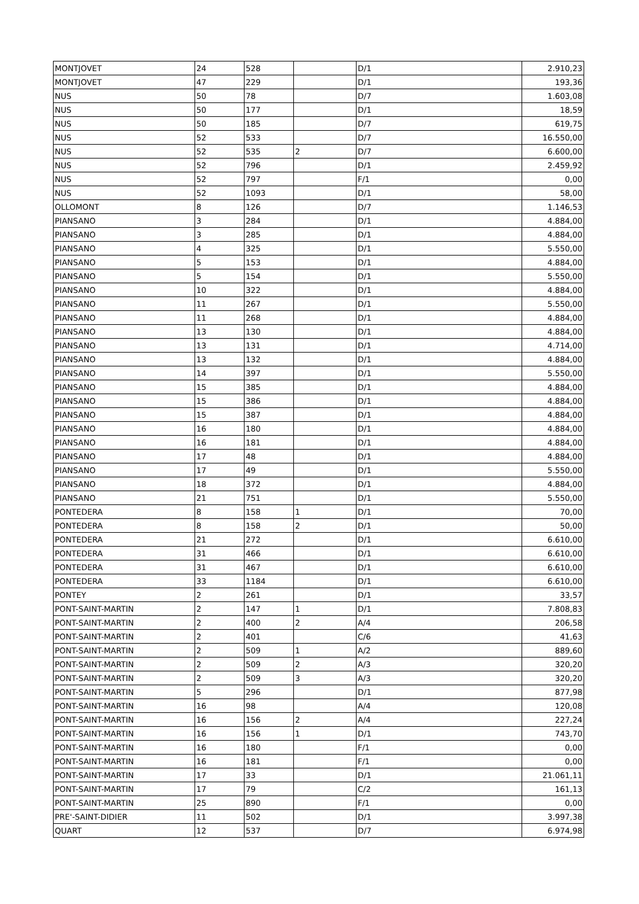| MONTJOVET | 24 | 528 | | D/1 | 2.910,23 |
| MONTJOVET | 47 | 229 | | D/1 | 193,36 |
| NUS | 50 | 78 | | D/7 | 1.603,08 |
| NUS | 50 | 177 | | D/1 | 18,59 |
| NUS | 50 | 185 | | D/7 | 619,75 |
| NUS | 52 | 533 | | D/7 | 16.550,00 |
| NUS | 52 | 535 | 2 | D/7 | 6.600,00 |
| NUS | 52 | 796 | | D/1 | 2.459,92 |
| NUS | 52 | 797 | | F/1 | 0,00 |
| NUS | 52 | 1093 | | D/1 | 58,00 |
| OLLOMONT | 8 | 126 | | D/7 | 1.146,53 |
| PIANSANO | 3 | 284 | | D/1 | 4.884,00 |
| PIANSANO | 3 | 285 | | D/1 | 4.884,00 |
| PIANSANO | 4 | 325 | | D/1 | 5.550,00 |
| PIANSANO | 5 | 153 | | D/1 | 4.884,00 |
| PIANSANO | 5 | 154 | | D/1 | 5.550,00 |
| PIANSANO | 10 | 322 | | D/1 | 4.884,00 |
| PIANSANO | 11 | 267 | | D/1 | 5.550,00 |
| PIANSANO | 11 | 268 | | D/1 | 4.884,00 |
| PIANSANO | 13 | 130 | | D/1 | 4.884,00 |
| PIANSANO | 13 | 131 | | D/1 | 4.714,00 |
| PIANSANO | 13 | 132 | | D/1 | 4.884,00 |
| PIANSANO | 14 | 397 | | D/1 | 5.550,00 |
| PIANSANO | 15 | 385 | | D/1 | 4.884,00 |
| PIANSANO | 15 | 386 | | D/1 | 4.884,00 |
| PIANSANO | 15 | 387 | | D/1 | 4.884,00 |
| PIANSANO | 16 | 180 | | D/1 | 4.884,00 |
| PIANSANO | 16 | 181 | | D/1 | 4.884,00 |
| PIANSANO | 17 | 48 | | D/1 | 4.884,00 |
| PIANSANO | 17 | 49 | | D/1 | 5.550,00 |
| PIANSANO | 18 | 372 | | D/1 | 4.884,00 |
| PIANSANO | 21 | 751 | | D/1 | 5.550,00 |
| PONTEDERA | 8 | 158 | 1 | D/1 | 70,00 |
| PONTEDERA | 8 | 158 | 2 | D/1 | 50,00 |
| PONTEDERA | 21 | 272 | | D/1 | 6.610,00 |
| PONTEDERA | 31 | 466 | | D/1 | 6.610,00 |
| PONTEDERA | 31 | 467 | | D/1 | 6.610,00 |
| PONTEDERA | 33 | 1184 | | D/1 | 6.610,00 |
| PONTEY | 2 | 261 | | D/1 | 33,57 |
| PONT-SAINT-MARTIN | 2 | 147 | 1 | D/1 | 7.808,83 |
| PONT-SAINT-MARTIN | 2 | 400 | 2 | A/4 | 206,58 |
| PONT-SAINT-MARTIN | 2 | 401 | | C/6 | 41,63 |
| PONT-SAINT-MARTIN | 2 | 509 | 1 | A/2 | 889,60 |
| PONT-SAINT-MARTIN | 2 | 509 | 2 | A/3 | 320,20 |
| PONT-SAINT-MARTIN | 2 | 509 | 3 | A/3 | 320,20 |
| PONT-SAINT-MARTIN | 5 | 296 | | D/1 | 877,98 |
| PONT-SAINT-MARTIN | 16 | 98 | | A/4 | 120,08 |
| PONT-SAINT-MARTIN | 16 | 156 | 2 | A/4 | 227,24 |
| PONT-SAINT-MARTIN | 16 | 156 | 1 | D/1 | 743,70 |
| PONT-SAINT-MARTIN | 16 | 180 | | F/1 | 0,00 |
| PONT-SAINT-MARTIN | 16 | 181 | | F/1 | 0,00 |
| PONT-SAINT-MARTIN | 17 | 33 | | D/1 | 21.061,11 |
| PONT-SAINT-MARTIN | 17 | 79 | | C/2 | 161,13 |
| PONT-SAINT-MARTIN | 25 | 890 | | F/1 | 0,00 |
| PRE'-SAINT-DIDIER | 11 | 502 | | D/1 | 3.997,38 |
| QUART | 12 | 537 | | D/7 | 6.974,98 |